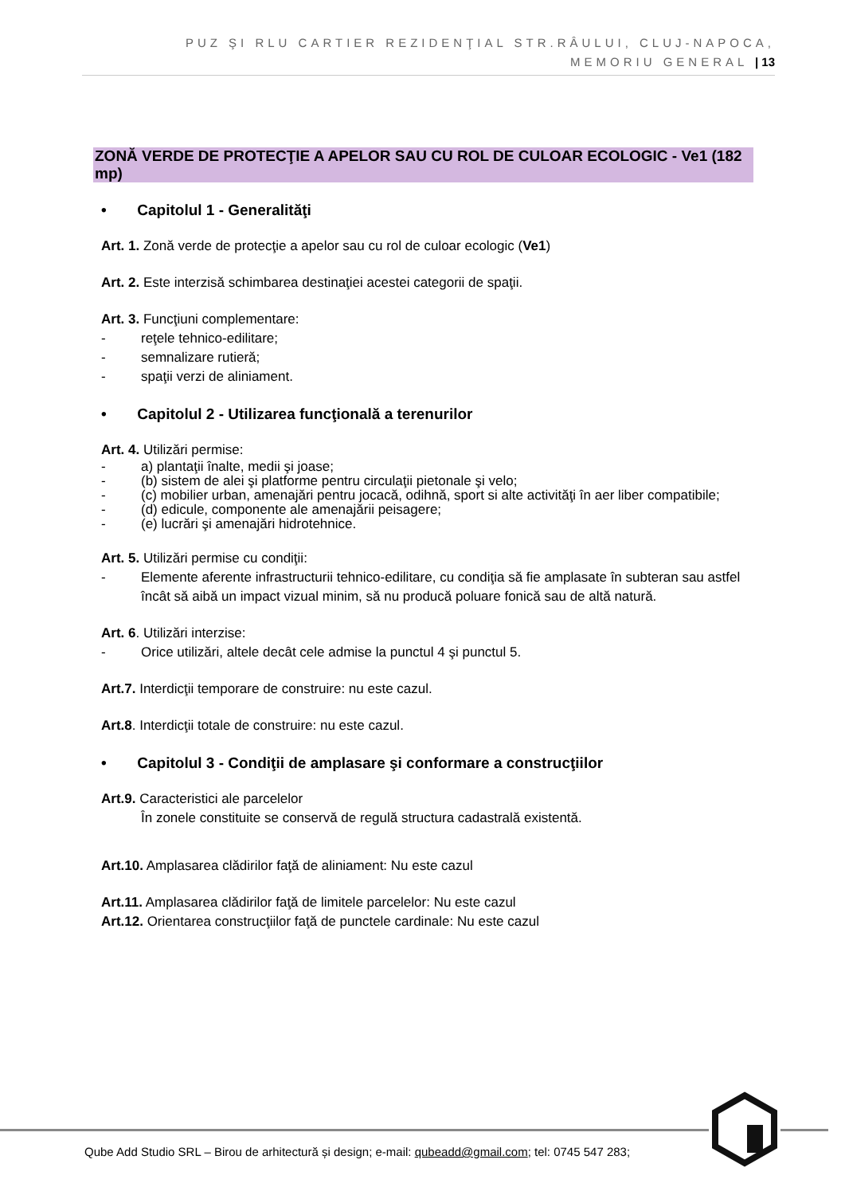PUZ ŞI RLU CARTIER REZIDENŢIAL STR.RÂULUI, CLUJ-NAPOCA,
MEMORIU GENERAL | 13
ZONĂ VERDE DE PROTECŢIE A APELOR SAU CU ROL DE CULOAR ECOLOGIC - Ve1 (182 mp)
• Capitolul 1 - Generalităţi
Art. 1. Zonă verde de protecţie a apelor sau cu rol de culoar ecologic (Ve1)
Art. 2. Este interzisă schimbarea destinaţiei acestei categorii de spaţii.
Art. 3. Funcţiuni complementare:
- reţele tehnico-edilitare;
- semnalizare rutieră;
- spaţii verzi de aliniament.
• Capitolul 2 - Utilizarea funcţională a terenurilor
Art. 4. Utilizări permise:
- a) plantaţii înalte, medii şi joase;
- (b) sistem de alei şi platforme pentru circulaţii pietonale şi velo;
- (c) mobilier urban, amenajări pentru jocacă, odihnă, sport si alte activităţi în aer liber compatibile;
- (d) edicule, componente ale amenajării peisagere;
- (e) lucrări şi amenajări hidrotehnice.
Art. 5. Utilizări permise cu condiţii:
- Elemente aferente infrastructurii tehnico-edilitare, cu condiţia să fie amplasate în subteran sau astfel încât să aibă un impact vizual minim, să nu producă poluare fonică sau de altă natură.
Art. 6. Utilizări interzise:
- Orice utilizări, altele decât cele admise la punctul 4 şi punctul 5.
Art.7. Interdicţii temporare de construire: nu este cazul.
Art.8. Interdicţii totale de construire: nu este cazul.
• Capitolul 3 - Condiţii de amplasare şi conformare a construcţiilor
Art.9. Caracteristici ale parcelelor
În zonele constituite se conservă de regulă structura cadastrală existentă.
Art.10. Amplasarea clădirilor faţă de aliniament: Nu este cazul
Art.11. Amplasarea clădirilor faţă de limitele parcelelor: Nu este cazul
Art.12. Orientarea construcţiilor faţă de punctele cardinale: Nu este cazul
Qube Add Studio SRL – Birou de arhitectură și design; e-mail: qubeadd@gmail.com; tel: 0745 547 283;